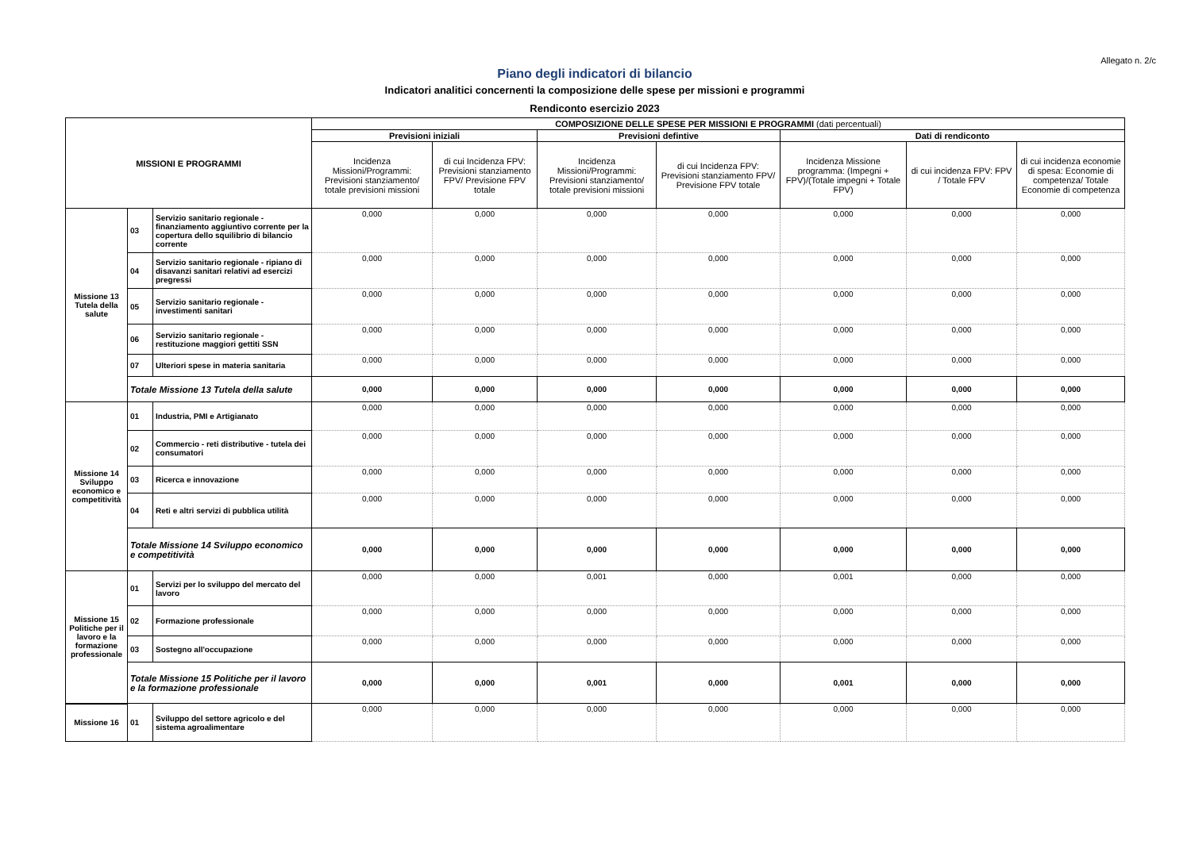Allegato n. 2/c
Piano degli indicatori di bilancio
Indicatori analitici concernenti la composizione delle spese per missioni e programmi
Rendiconto esercizio 2023
| MISSIONI E PROGRAMMI | | | COMPOSIZIONE DELLE SPESE PER MISSIONI E PROGRAMMI (dati percentuali) | | | | | | |
| --- | --- | --- | --- | --- | --- | --- | --- | --- | --- |
| | | | Previsioni iniziali | | Previsioni defintive | | Dati di rendiconto | | |
| | | | Incidenza Missioni/Programmi: Previsioni stanziamento/ totale previsioni missioni | di cui Incidenza FPV: Previsioni stanziamento FPV/ Previsione FPV totale | Incidenza Missioni/Programmi: Previsioni stanziamento/ totale previsioni missioni | di cui Incidenza FPV: Previsioni stanziamento FPV/ Previsione FPV totale | Incidenza Missione programma: (Impegni + FPV)/(Totale impegni + Totale FPV) | di cui incidenza FPV: FPV / Totale FPV | di cui incidenza economie di spesa: Economie di competenza/ Totale Economie di competenza |
| Missione 13 Tutela della salute | 03 | Servizio sanitario regionale - finanziamento aggiuntivo corrente per la copertura dello squilibrio di bilancio corrente | 0,000 | 0,000 | 0,000 | 0,000 | 0,000 | 0,000 | 0,000 |
| | 04 | Servizio sanitario regionale - ripiano di disavanzi sanitari relativi ad esercizi pregressi | 0,000 | 0,000 | 0,000 | 0,000 | 0,000 | 0,000 | 0,000 |
| | 05 | Servizio sanitario regionale - investimenti sanitari | 0,000 | 0,000 | 0,000 | 0,000 | 0,000 | 0,000 | 0,000 |
| | 06 | Servizio sanitario regionale - restituzione maggiori gettiti SSN | 0,000 | 0,000 | 0,000 | 0,000 | 0,000 | 0,000 | 0,000 |
| | 07 | Ulteriori spese in materia sanitaria | 0,000 | 0,000 | 0,000 | 0,000 | 0,000 | 0,000 | 0,000 |
| | Totale Missione 13 Tutela della salute | | 0,000 | 0,000 | 0,000 | 0,000 | 0,000 | 0,000 | 0,000 |
| Missione 14 Sviluppo economico e competitività | 01 | Industria, PMI e Artigianato | 0,000 | 0,000 | 0,000 | 0,000 | 0,000 | 0,000 | 0,000 |
| | 02 | Commercio - reti distributive - tutela dei consumatori | 0,000 | 0,000 | 0,000 | 0,000 | 0,000 | 0,000 | 0,000 |
| | 03 | Ricerca e innovazione | 0,000 | 0,000 | 0,000 | 0,000 | 0,000 | 0,000 | 0,000 |
| | 04 | Reti e altri servizi di pubblica utilità | 0,000 | 0,000 | 0,000 | 0,000 | 0,000 | 0,000 | 0,000 |
| | Totale Missione 14 Sviluppo economico e competitività | | 0,000 | 0,000 | 0,000 | 0,000 | 0,000 | 0,000 | 0,000 |
| Missione 15 Politiche per il lavoro e la formazione professionale | 01 | Servizi per lo sviluppo del mercato del lavoro | 0,000 | 0,000 | 0,001 | 0,000 | 0,001 | 0,000 | 0,000 |
| | 02 | Formazione professionale | 0,000 | 0,000 | 0,000 | 0,000 | 0,000 | 0,000 | 0,000 |
| | 03 | Sostegno all'occupazione | 0,000 | 0,000 | 0,000 | 0,000 | 0,000 | 0,000 | 0,000 |
| | Totale Missione 15 Politiche per il lavoro e la formazione professionale | | 0,000 | 0,000 | 0,001 | 0,000 | 0,001 | 0,000 | 0,000 |
| Missione 16 | 01 | Sviluppo del settore agricolo e del sistema agroalimentare | 0,000 | 0,000 | 0,000 | 0,000 | 0,000 | 0,000 | 0,000 |